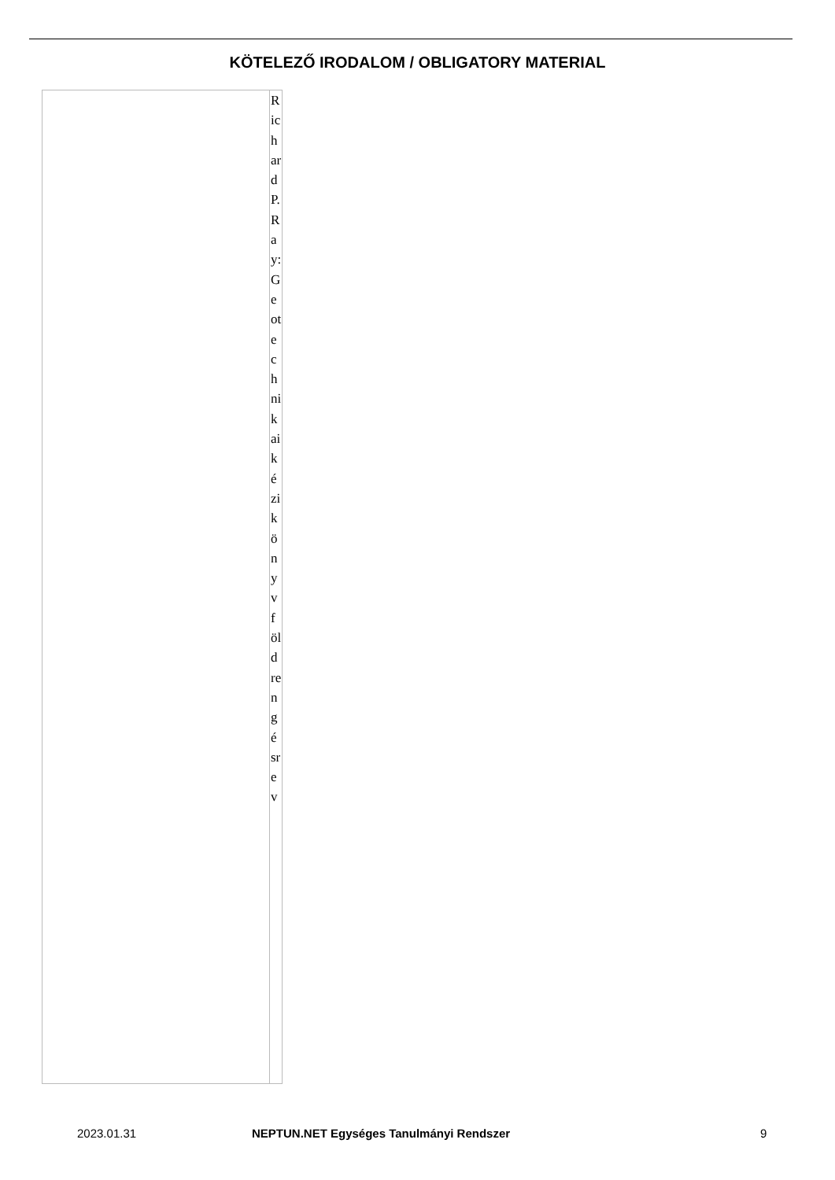KÖTELEZŐ IRODALOM / OBLIGATORY MATERIAL
| | Richard P. Ray: Geotechnikai kézikönyv földrengésre v |
2023.01.31 NEPTUN.NET Egységes Tanulmányi Rendszer 9